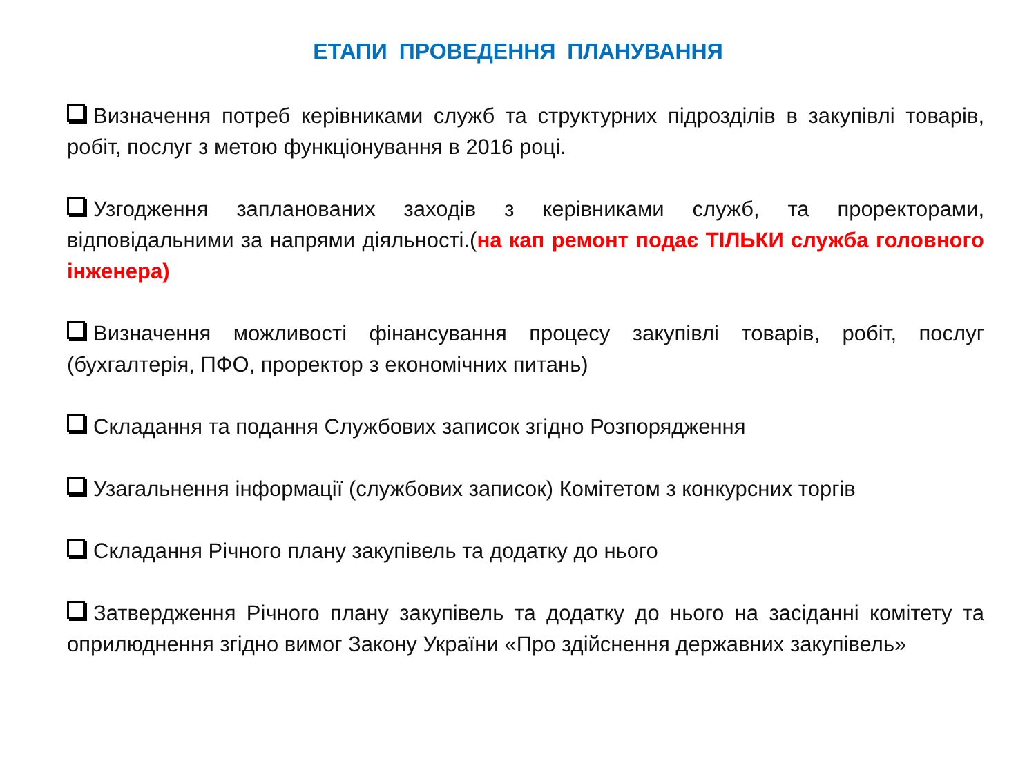ЕТАПИ ПРОВЕДЕННЯ ПЛАНУВАННЯ
Визначення потреб керівниками служб та структурних підрозділів в закупівлі товарів, робіт, послуг з метою функціонування в 2016 році.
Узгодження запланованих заходів з керівниками служб, та проректорами, відповідальними за напрями діяльності.(на кап ремонт подає ТІЛЬКИ служба головного інженера)
Визначення можливості фінансування процесу закупівлі товарів, робіт, послуг (бухгалтерія, ПФО, проректор з економічних питань)
Складання та подання Службових записок згідно Розпорядження
Узагальнення інформації (службових записок) Комітетом з конкурсних торгів
Складання Річного плану закупівель та додатку до нього
Затвердження Річного плану закупівель та додатку до нього на засіданні комітету та оприлюднення згідно вимог Закону України «Про здійснення державних закупівель»